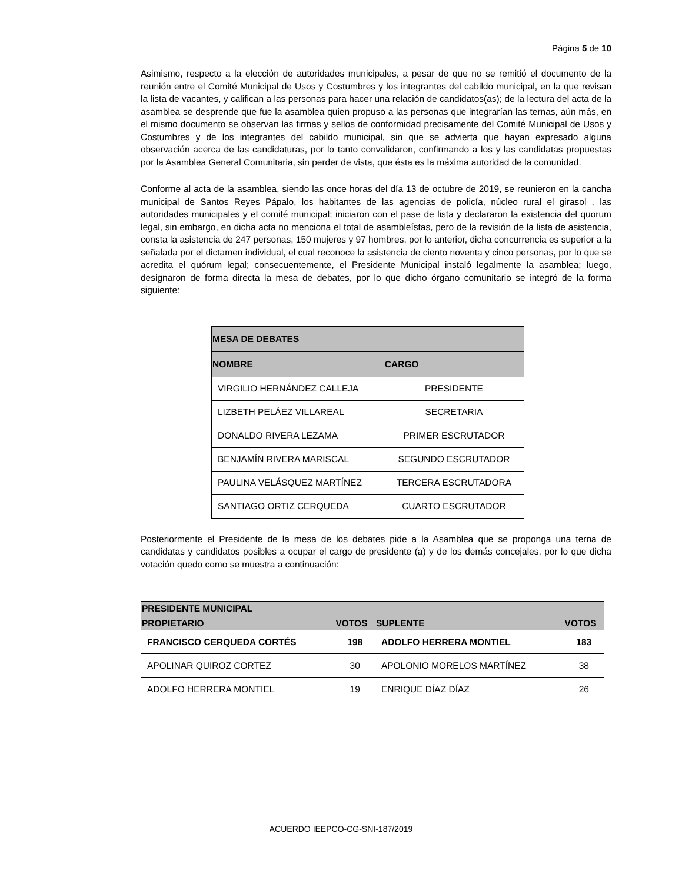Página 5 de 10
Asimismo, respecto a la elección de autoridades municipales, a pesar de que no se remitió el documento de la reunión entre el Comité Municipal de Usos y Costumbres y los integrantes del cabildo municipal, en la que revisan la lista de vacantes, y califican a las personas para hacer una relación de candidatos(as); de la lectura del acta de la asamblea se desprende que fue la asamblea quien propuso a las personas que integrarían las ternas, aún más, en el mismo documento se observan las firmas y sellos de conformidad precisamente del Comité Municipal de Usos y Costumbres y de los integrantes del cabildo municipal, sin que se advierta que hayan expresado alguna observación acerca de las candidaturas, por lo tanto convalidaron, confirmando a los y las candidatas propuestas por la Asamblea General Comunitaria, sin perder de vista, que ésta es la máxima autoridad de la comunidad.
Conforme al acta de la asamblea, siendo las once horas del día 13 de octubre de 2019, se reunieron en la cancha municipal de Santos Reyes Pápalo, los habitantes de las agencias de policía, núcleo rural el girasol , las autoridades municipales y el comité municipal; iniciaron con el pase de lista y declararon la existencia del quorum legal, sin embargo, en dicha acta no menciona el total de asambleístas, pero de la revisión de la lista de asistencia, consta la asistencia de 247 personas, 150 mujeres y 97 hombres, por lo anterior, dicha concurrencia es superior a la señalada por el dictamen individual, el cual reconoce la asistencia de ciento noventa y cinco personas, por lo que se acredita el quórum legal; consecuentemente, el Presidente Municipal instaló legalmente la asamblea; luego, designaron de forma directa la mesa de debates, por lo que dicho órgano comunitario se integró de la forma siguiente:
| MESA DE DEBATES | |
| --- | --- |
| NOMBRE | CARGO |
| VIRGILIO HERNÁNDEZ CALLEJA | PRESIDENTE |
| LIZBETH PELÁEZ VILLAREAL | SECRETARIA |
| DONALDO RIVERA LEZAMA | PRIMER ESCRUTADOR |
| BENJAMÍN RIVERA MARISCAL | SEGUNDO ESCRUTADOR |
| PAULINA VELÁSQUEZ MARTÍNEZ | TERCERA ESCRUTADORA |
| SANTIAGO ORTIZ CERQUEDA | CUARTO ESCRUTADOR |
Posteriormente el Presidente de la mesa de los debates pide a la Asamblea que se proponga una terna de candidatas y candidatos posibles a ocupar el cargo de presidente (a) y de los demás concejales, por lo que dicha votación quedo como se muestra a continuación:
| PRESIDENTE MUNICIPAL | | | |
| --- | --- | --- | --- |
| PROPIETARIO | VOTOS | SUPLENTE | VOTOS |
| FRANCISCO CERQUEDA CORTÉS | 198 | ADOLFO HERRERA MONTIEL | 183 |
| APOLINAR QUIROZ CORTEZ | 30 | APOLONIO MORELOS MARTÍNEZ | 38 |
| ADOLFO HERRERA MONTIEL | 19 | ENRIQUE DÍAZ DÍAZ | 26 |
ACUERDO IEEPCO-CG-SNI-187/2019